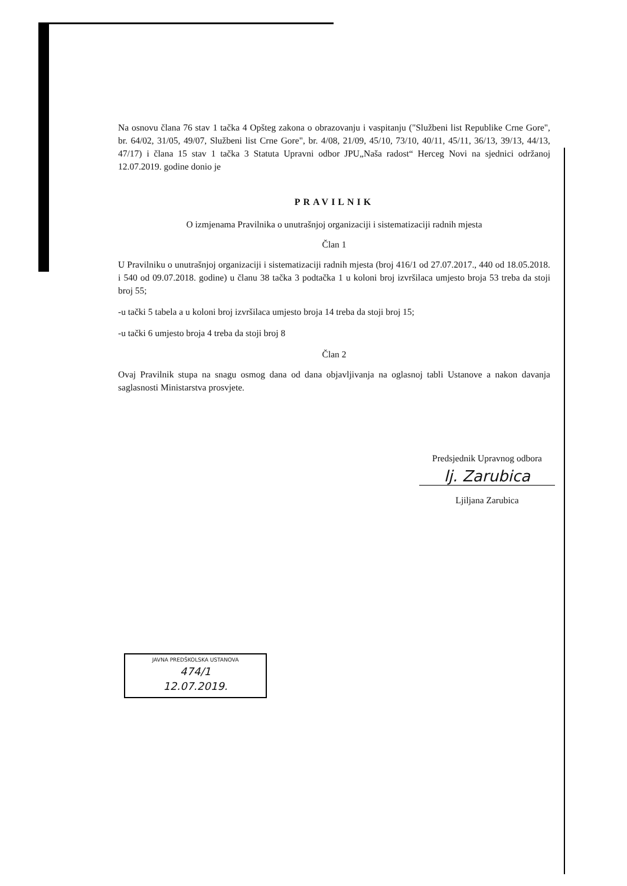Na osnovu člana 76 stav 1 tačka 4 Opšteg zakona o obrazovanju i vaspitanju ("Službeni list Republike Crne Gore", br. 64/02, 31/05, 49/07, Službeni list Crne Gore", br. 4/08, 21/09, 45/10, 73/10, 40/11, 45/11, 36/13, 39/13, 44/13, 47/17) i člana 15 stav 1 tačka 3 Statuta Upravni odbor JPU„Naša radost“ Herceg Novi na sjednici održanoj 12.07.2019. godine donio je
PRAVILNIK
O izmjenama Pravilnika o unutrašnjoj organizaciji i sistematizaciji radnih mjesta
Član 1
U Pravilniku o unutrašnjoj organizaciji i sistematizaciji radnih mjesta (broj 416/1 od 27.07.2017., 440 od 18.05.2018. i 540 od 09.07.2018. godine) u članu 38 tačka 3 podtačka 1 u koloni broj izvršilaca umjesto broja 53 treba da stoji broj 55;
-u tački 5 tabela a u koloni broj izvršilaca umjesto broja 14 treba da stoji broj 15;
-u tački 6 umjesto broja 4 treba da stoji broj 8
Član 2
Ovaj Pravilnik stupa na snagu osmog dana od dana objavljivanja na oglasnoj tabli Ustanove a nakon davanja saglasnosti Ministarstva prosvjete.
Predsjednik Upravnog odbora
lj. Zarubica
Ljiljana Zarubica
JAVNA PREDŠKOLSKA USTANOVA
474/1
12.07.2019.